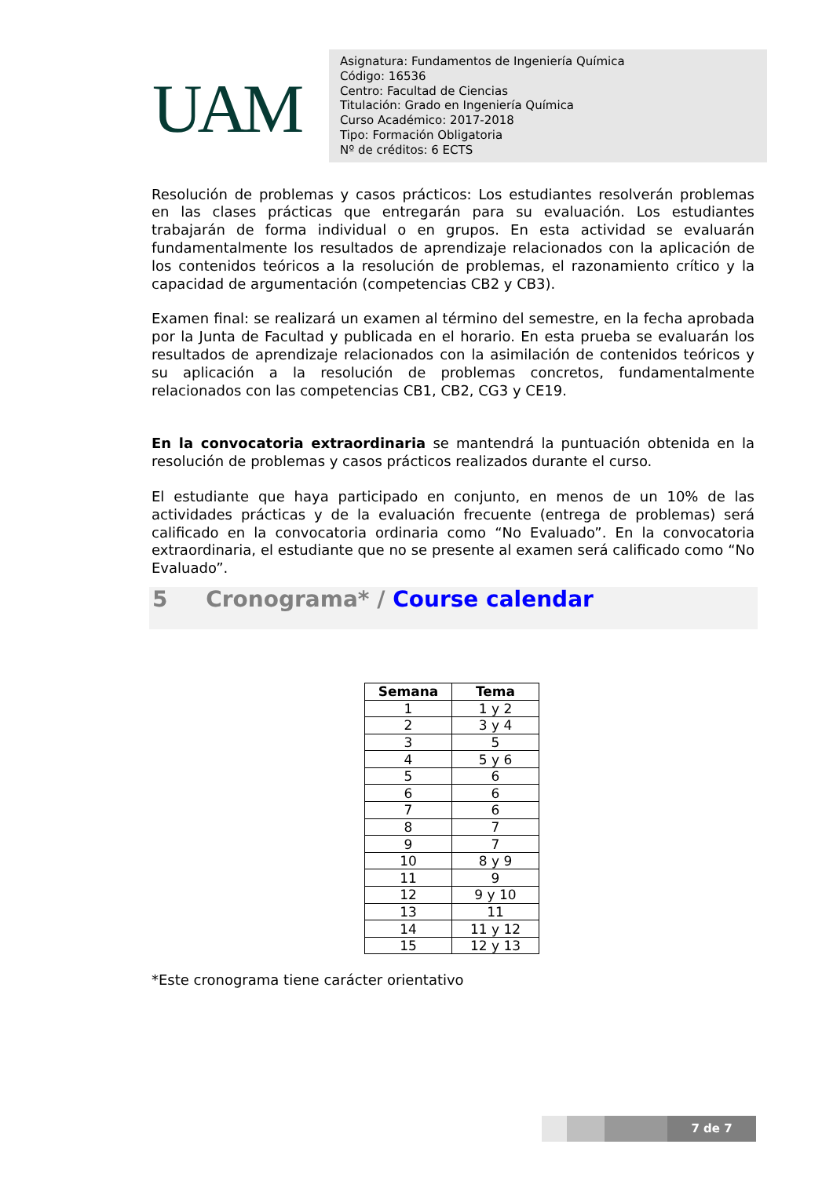UAM
Asignatura: Fundamentos de Ingeniería Química
Código: 16536
Centro: Facultad de Ciencias
Titulación: Grado en Ingeniería Química
Curso Académico: 2017-2018
Tipo: Formación Obligatoria
Nº de créditos: 6 ECTS
Resolución de problemas y casos prácticos: Los estudiantes resolverán problemas en las clases prácticas que entregarán para su evaluación. Los estudiantes trabajarán de forma individual o en grupos. En esta actividad se evaluarán fundamentalmente los resultados de aprendizaje relacionados con la aplicación de los contenidos teóricos a la resolución de problemas, el razonamiento crítico y la capacidad de argumentación (competencias CB2 y CB3).
Examen final: se realizará un examen al término del semestre, en la fecha aprobada por la Junta de Facultad y publicada en el horario. En esta prueba se evaluarán los resultados de aprendizaje relacionados con la asimilación de contenidos teóricos y su aplicación a la resolución de problemas concretos, fundamentalmente relacionados con las competencias CB1, CB2, CG3 y CE19.
En la convocatoria extraordinaria se mantendrá la puntuación obtenida en la resolución de problemas y casos prácticos realizados durante el curso.
El estudiante que haya participado en conjunto, en menos de un 10% de las actividades prácticas y de la evaluación frecuente (entrega de problemas) será calificado en la convocatoria ordinaria como “No Evaluado”. En la convocatoria extraordinaria, el estudiante que no se presente al examen será calificado como “No Evaluado”.
5 Cronograma* / Course calendar
| Semana | Tema |
| --- | --- |
| 1 | 1 y 2 |
| 2 | 3 y 4 |
| 3 | 5 |
| 4 | 5 y 6 |
| 5 | 6 |
| 6 | 6 |
| 7 | 6 |
| 8 | 7 |
| 9 | 7 |
| 10 | 8 y 9 |
| 11 | 9 |
| 12 | 9 y 10 |
| 13 | 11 |
| 14 | 11 y 12 |
| 15 | 12 y 13 |
*Este cronograma tiene carácter orientativo
7 de 7